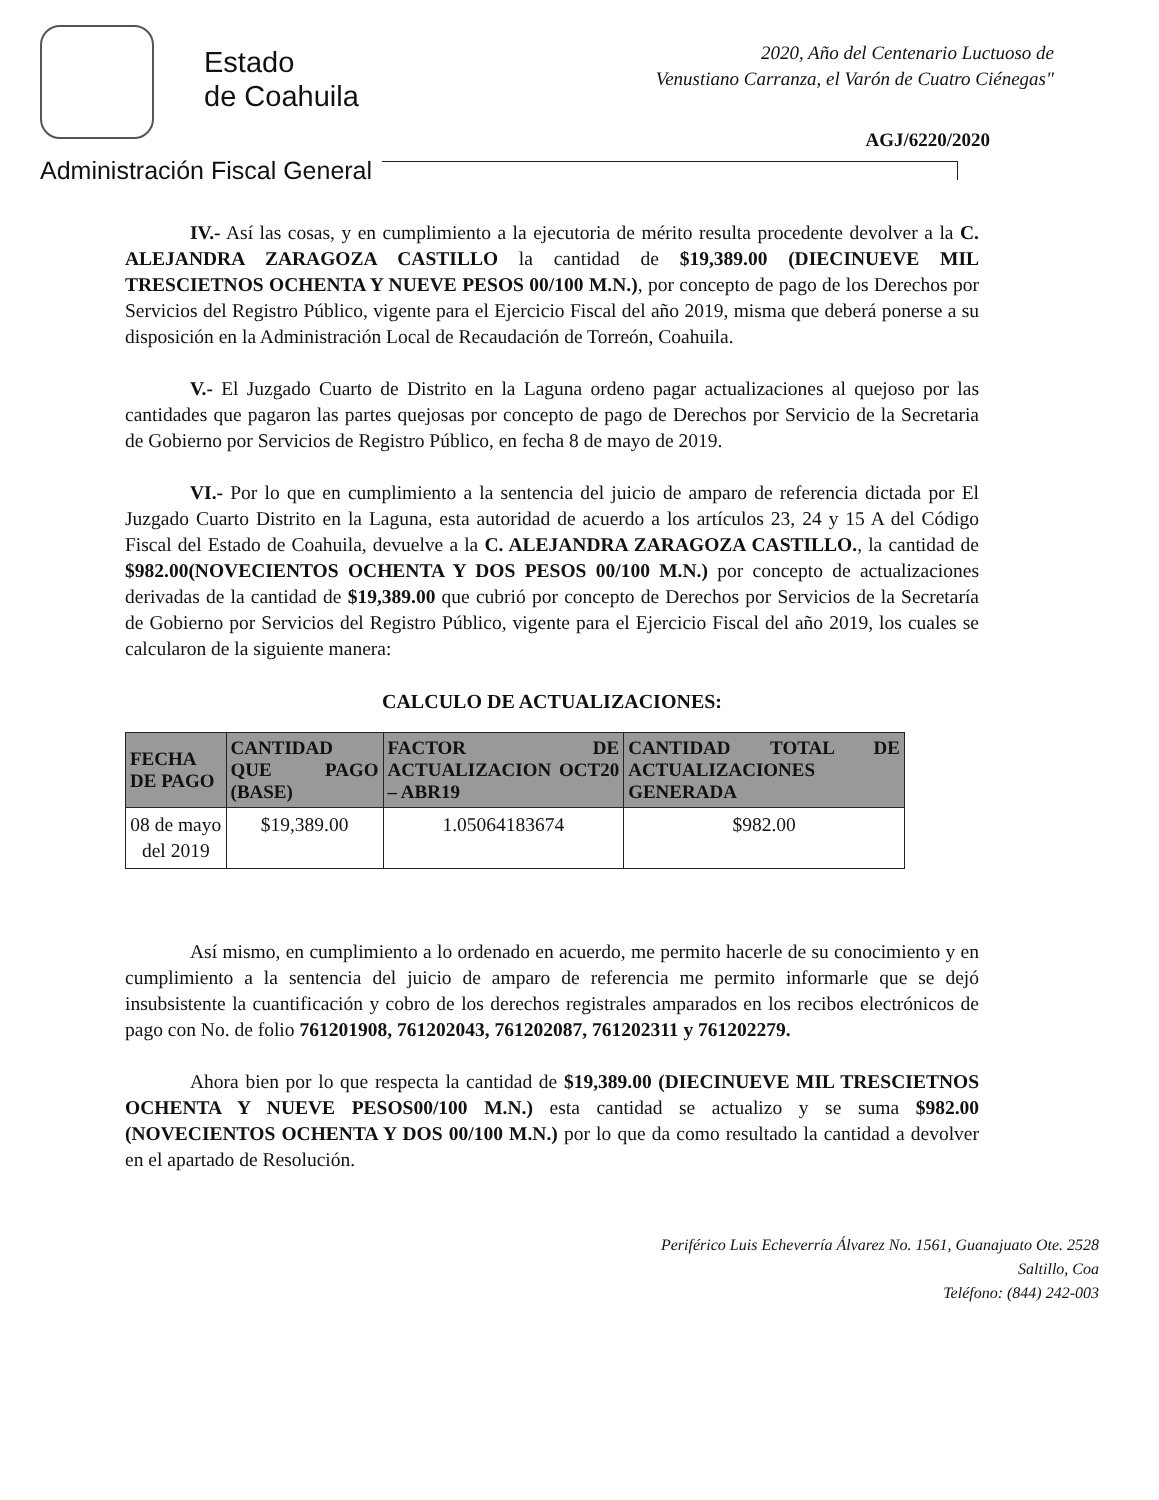Estado
de Coahuila
2020, Año del Centenario Luctuoso de
Venustiano Carranza, el Varón de Cuatro Ciénegas"
AGJ/6220/2020
Administración Fiscal General
IV.- Así las cosas, y en cumplimiento a la ejecutoria de mérito resulta procedente devolver a la C. ALEJANDRA ZARAGOZA CASTILLO la cantidad de $19,389.00 (DIECINUEVE MIL TRESCIETNOS OCHENTA Y NUEVE PESOS 00/100 M.N.), por concepto de pago de los Derechos por Servicios del Registro Público, vigente para el Ejercicio Fiscal del año 2019, misma que deberá ponerse a su disposición en la Administración Local de Recaudación de Torreón, Coahuila.
V.- El Juzgado Cuarto de Distrito en la Laguna ordeno pagar actualizaciones al quejoso por las cantidades que pagaron las partes quejosas por concepto de pago de Derechos por Servicio de la Secretaria de Gobierno por Servicios de Registro Público, en fecha 8 de mayo de 2019.
VI.- Por lo que en cumplimiento a la sentencia del juicio de amparo de referencia dictada por El Juzgado Cuarto Distrito en la Laguna, esta autoridad de acuerdo a los artículos 23, 24 y 15 A del Código Fiscal del Estado de Coahuila, devuelve a la C. ALEJANDRA ZARAGOZA CASTILLO., la cantidad de $982.00(NOVECIENTOS OCHENTA Y DOS PESOS 00/100 M.N.) por concepto de actualizaciones derivadas de la cantidad de $19,389.00 que cubrió por concepto de Derechos por Servicios de la Secretaría de Gobierno por Servicios del Registro Público, vigente para el Ejercicio Fiscal del año 2019, los cuales se calcularon de la siguiente manera:
CALCULO DE ACTUALIZACIONES:
| FECHA DE PAGO | CANTIDAD QUE PAGO (BASE) | FACTOR DE ACTUALIZACION OCT20 – ABR19 | CANTIDAD TOTAL DE ACTUALIZACIONES GENERADA |
| --- | --- | --- | --- |
| 08 de mayo del 2019 | $19,389.00 | 1.05064183674 | $982.00 |
Así mismo, en cumplimiento a lo ordenado en acuerdo, me permito hacerle de su conocimiento y en cumplimiento a la sentencia del juicio de amparo de referencia me permito informarle que se dejó insubsistente la cuantificación y cobro de los derechos registrales amparados en los recibos electrónicos de pago con No. de folio 761201908, 761202043, 761202087, 761202311 y 761202279.
Ahora bien por lo que respecta la cantidad de $19,389.00 (DIECINUEVE MIL TRESCIETNOS OCHENTA Y NUEVE PESOS00/100 M.N.) esta cantidad se actualizo y se suma $982.00 (NOVECIENTOS OCHENTA Y DOS 00/100 M.N.) por lo que da como resultado la cantidad a devolver en el apartado de Resolución.
Periférico Luis Echeverría Álvarez No. 1561, Guanajuato Ote. 2528
Saltillo, Coa
Teléfono: (844) 242-003